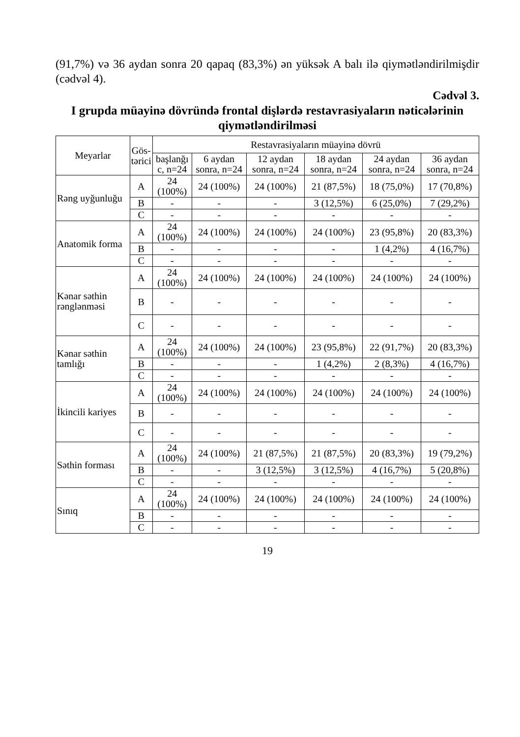(91,7%) və 36 aydan sonra 20 qapaq (83,3%) ən yüksək A balı ilə qiymətləndirilmişdir (cədvəl 4).
Cədvəl 3.
I grupda müayinə dövründə frontal dişlərdə restavrasiyaların nəticələrinin qiymətləndirilməsi
| Meyarlar | Gös- tərici | Restavrasiyaların müayinə dövrü | | | | | |
| --- | --- | --- | --- | --- | --- | --- | --- |
| | | başlanğı c, n=24 | 6 aydan sonra, n=24 | 12 aydan sonra, n=24 | 18 aydan sonra, n=24 | 24 aydan sonra, n=24 | 36 aydan sonra, n=24 |
| Rəng uyğunluğu | A | 24 (100%) | 24 (100%) | 24 (100%) | 21 (87,5%) | 18 (75,0%) | 17 (70,8%) |
| | B | - | - | - | 3 (12,5%) | 6 (25,0%) | 7 (29,2%) |
| | C | - | - | - | - | - | - |
| Anatomik forma | A | 24 (100%) | 24 (100%) | 24 (100%) | 24 (100%) | 23 (95,8%) | 20 (83,3%) |
| | B | - | - | - | - | 1 (4,2%) | 4 (16,7%) |
| | C | - | - | - | - | - | - |
| Kənar səthin rənglənməsi | A | 24 (100%) | 24 (100%) | 24 (100%) | 24 (100%) | 24 (100%) | 24 (100%) |
| | B | - | - | - | - | - | - |
| | C | - | - | - | - | - | - |
| Kənar səthin tamlığı | A | 24 (100%) | 24 (100%) | 24 (100%) | 23 (95,8%) | 22 (91,7%) | 20 (83,3%) |
| | B | - | - | - | 1 (4,2%) | 2 (8,3%) | 4 (16,7%) |
| | C | - | - | - | - | - | - |
| İkincili kariyes | A | 24 (100%) | 24 (100%) | 24 (100%) | 24 (100%) | 24 (100%) | 24 (100%) |
| | B | - | - | - | - | - | - |
| | C | - | - | - | - | - | - |
| Səthin forması | A | 24 (100%) | 24 (100%) | 21 (87,5%) | 21 (87,5%) | 20 (83,3%) | 19 (79,2%) |
| | B | - | - | 3 (12,5%) | 3 (12,5%) | 4 (16,7%) | 5 (20,8%) |
| | C | - | - | - | - | - | - |
| Sınıq | A | 24 (100%) | 24 (100%) | 24 (100%) | 24 (100%) | 24 (100%) | 24 (100%) |
| | B | - | - | - | - | - | - |
| | C | - | - | - | - | - | - |
19